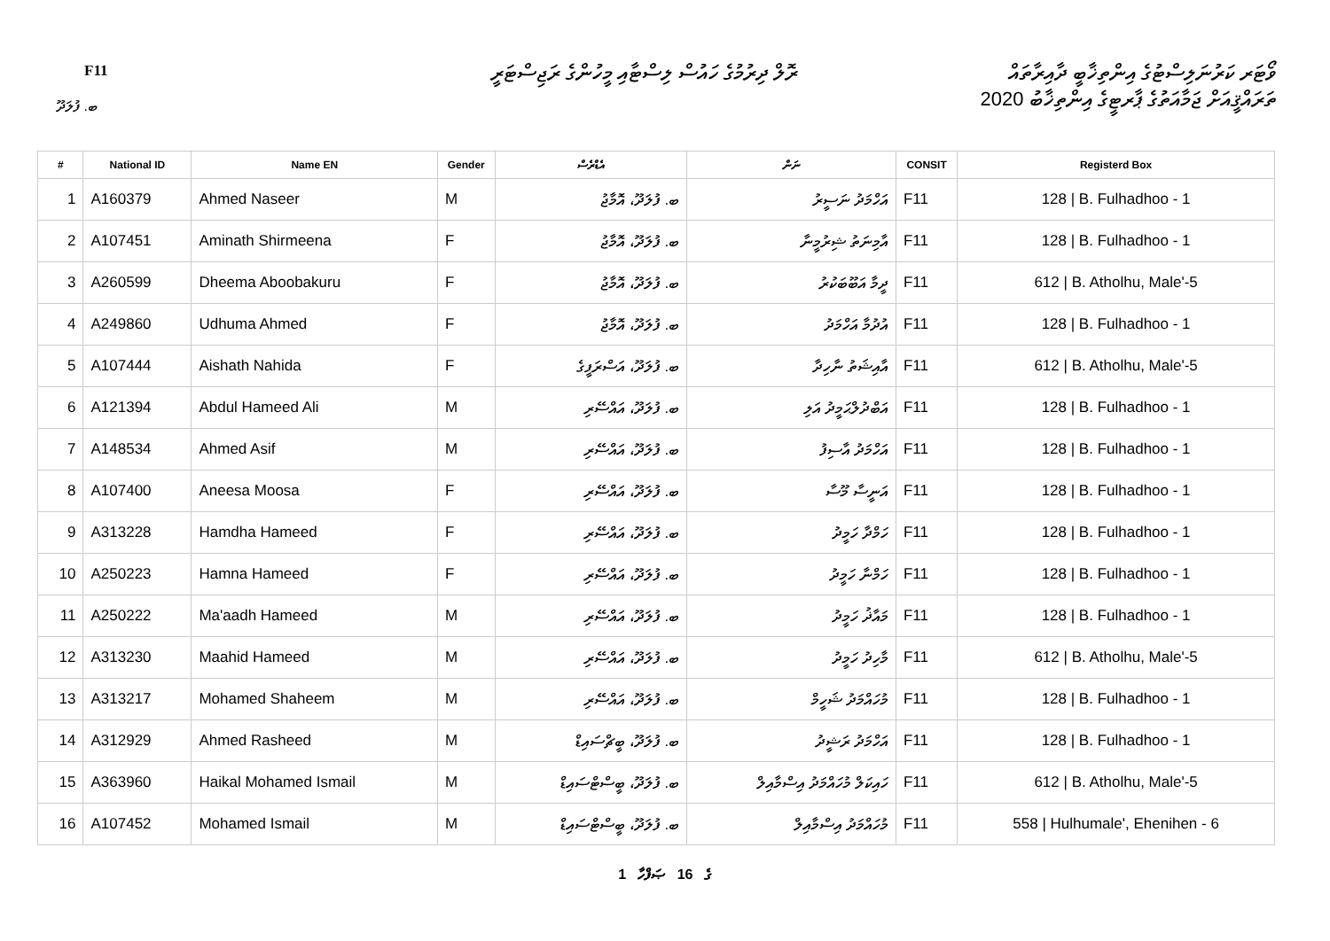F11
ރޮލް ދިރުމުގެ ހައުސް ލިސްޓާއި މީހުންގެ ރަޖިސްޓަރީ
ވޯޓަރ ކަރުނަލިސްޓުގެ އިންތިޚާބީ ދާއިރާތައް
ތަރައްޤީއަށް ޖަމާއަތުގެ ޕާރޓީގެ އިންތިޚާބު 2020
ބ. ފުލަދޫ
| # | National ID | Name EN | Gender | އެޑްރެސް | ނަން | CONSIT | Registerd Box |
| --- | --- | --- | --- | --- | --- | --- | --- |
| 1 | A160379 | Ahmed Naseer | M | ބ. ފުލަދޫ، އޮމާޖު | އަހްމަދު ނަސީރު | F11 | 128 / B. Fulhadhoo - 1 |
| 2 | A107451 | Aminath Shirmeena | F | ބ. ފުލަދޫ، އޮމާޖު | އާމިނަތު ޝިރުމީނާ | F11 | 128 / B. Fulhadhoo - 1 |
| 3 | A260599 | Dheema Aboobakuru | F | ބ. ފުލަދޫ، އޮމާޖު | ދީމާ އަބޫބަކުރު | F11 | 612 / B. Atholhu, Male'-5 |
| 4 | A249860 | Udhuma Ahmed | F | ބ. ފުލަދޫ، އޮމާޖު | އުދުމާ އަހްމަދު | F11 | 128 / B. Fulhadhoo - 1 |
| 5 | A107444 | Aishath Nahida | F | ބ. ފުލަދޫ، އަސްރަފީގެ | އާއިޝަތު ނާހިދާ | F11 | 612 / B. Atholhu, Male'-5 |
| 6 | A121394 | Abdul Hameed Ali | M | ބ. ފުލަދޫ، އައްސޭރި | އަބްދުލްޙަމީދު އަލި | F11 | 128 / B. Fulhadhoo - 1 |
| 7 | A148534 | Ahmed Asif | M | ބ. ފުލަދޫ، އައްސޭރި | އަހްމަދު އާސިފު | F11 | 128 / B. Fulhadhoo - 1 |
| 8 | A107400 | Aneesa Moosa | F | ބ. ފުލަދޫ، އައްސޭރި | އަނީސާ މޫސާ | F11 | 128 / B. Fulhadhoo - 1 |
| 9 | A313228 | Hamdha Hameed | F | ބ. ފުލަދޫ، އައްސޭރި | ހަމްދާ ހަމީދު | F11 | 128 / B. Fulhadhoo - 1 |
| 10 | A250223 | Hamna Hameed | F | ބ. ފުލަދޫ، އައްސޭރި | ހަމްނާ ހަމީދު | F11 | 128 / B. Fulhadhoo - 1 |
| 11 | A250222 | Ma'aadh Hameed | M | ބ. ފުލަދޫ، އައްސޭރި | މައާޛު ހަމީދު | F11 | 128 / B. Fulhadhoo - 1 |
| 12 | A313230 | Maahid Hameed | M | ބ. ފުލަދޫ، އައްސޭރި | މާހިދު ހަމީދު | F11 | 612 / B. Atholhu, Male'-5 |
| 13 | A313217 | Mohamed Shaheem | M | ބ. ފުލަދޫ، އައްސޭރި | މުހައްމަދު ޝަހީމް | F11 | 128 / B. Fulhadhoo - 1 |
| 14 | A312929 | Ahmed Rasheed | M | ބ. ފުލަދޫ، ބީޗްސައިޑް | އަހްމަދު ރަޝީދު | F11 | 128 / B. Fulhadhoo - 1 |
| 15 | A363960 | Haikal Mohamed Ismail | M | ބ. ފުލަދޫ، ބީސްޓްސައިޑް | ހައިކަލް މުހައްމަދު އިސްމާއިލް | F11 | 612 / B. Atholhu, Male'-5 |
| 16 | A107452 | Mohamed Ismail | M | ބ. ފުލަދޫ، ބީސްޓްސައިޑް | މުހައްމަދު އިސްމާއިލް | F11 | 558 / Hulhumale', Ehenihen - 6 |
1 ގެ 16 ޞަފްހާ